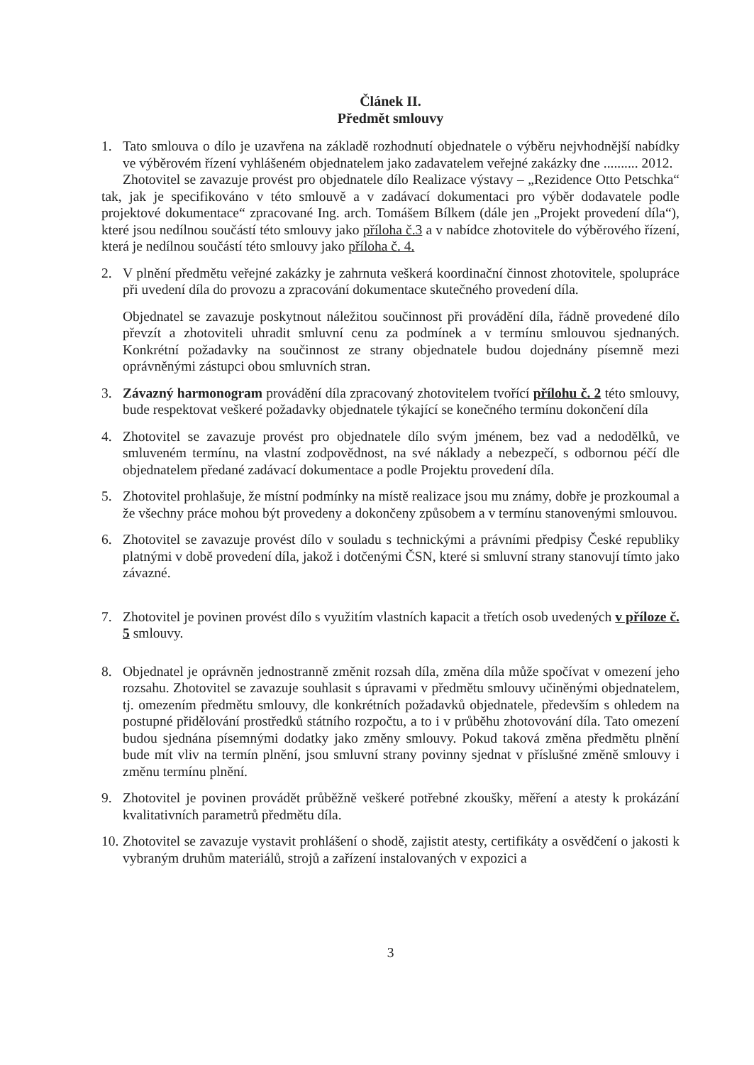Článek II.
Předmět smlouvy
1. Tato smlouva o dílo je uzavřena na základě rozhodnutí objednatele o výběru nejvhodnější nabídky ve výběrovém řízení vyhlášeném objednatelem jako zadavatelem veřejné zakázky dne .......... 2012.
Zhotovitel se zavazuje provést pro objednatele dílo Realizace výstavy – „Rezidence Otto Petschka“ tak, jak je specifikováno v této smlouvě a v zadávací dokumentaci pro výběr dodavatele podle projektové dokumentace“ zpracované Ing. arch. Tomášem Bílkem (dále jen „Projekt provedení díla“), které jsou nedílnou součástí této smlouvy jako příloha č.3 a v nabídce zhotovitele do výběrového řízení, která je nedílnou součástí této smlouvy jako příloha č. 4.
2. V plnění předmětu veřejné zakázky je zahrnuta veškerá koordinační činnost zhotovitele, spolupráce při uvedení díla do provozu a zpracování dokumentace skutečného provedení díla.
Objednatel se zavazuje poskytnout náležitou součinnost při provádění díla, řádně provedené dílo převzít a zhotoviteli uhradit smluvní cenu za podmínek a v termínu smlouvou sjednaných. Konkrétní požadavky na součinnost ze strany objednatele budou dojednány písemně mezi oprávněnými zástupci obou smluvních stran.
3. Závazný harmonogram provádění díla zpracovaný zhotovitelem tvořící přílohu č. 2 této smlouvy, bude respektovat veškeré požadavky objednatele týkající se konečného termínu dokončení díla
4. Zhotovitel se zavazuje provést pro objednatele dílo svým jménem, bez vad a nedodělků, ve smluveném termínu, na vlastní zodpovědnost, na své náklady a nebezpečí, s odbornou péčí dle objednatelem předané zadávací dokumentace a podle Projektu provedení díla.
5. Zhotovitel prohlašuje, že místní podmínky na místě realizace jsou mu známy, dobře je prozkoumal a že všechny práce mohou být provedeny a dokončeny způsobem a v termínu stanovenými smlouvou.
6. Zhotovitel se zavazuje provést dílo v souladu s technickými a právními předpisy České republiky platnými v době provedení díla, jakož i dotčenými ČSN, které si smluvní strany stanovují tímto jako závazné.
7. Zhotovitel je povinen provést dílo s využitím vlastních kapacit a třetích osob uvedených v příloze č. 5 smlouvy.
8. Objednatel je oprávněn jednostranně změnit rozsah díla, změna díla může spočívat v omezení jeho rozsahu. Zhotovitel se zavazuje souhlasit s úpravami v předmětu smlouvy učiněnými objednatelem, tj. omezením předmětu smlouvy, dle konkrétních požadavků objednatele, především s ohledem na postupné přidělování prostředků státního rozpočtu, a to i v průběhu zhotovování díla. Tato omezení budou sjednána písemnými dodatky jako změny smlouvy. Pokud taková změna předmětu plnění bude mít vliv na termín plnění, jsou smluvní strany povinny sjednat v příslušné změně smlouvy i změnu termínu plnění.
9. Zhotovitel je povinen provádět průběžně veškeré potřebné zkoušky, měření a atesty k prokázání kvalitativních parametrů předmětu díla.
10.
Zhotovitel se zavazuje vystavit prohlášení o shodě, zajistit atesty, certifikáty a osvědčení o jakosti k vybraným druhům materiálů, strojů a zařízení instalovaných v expozici a
3